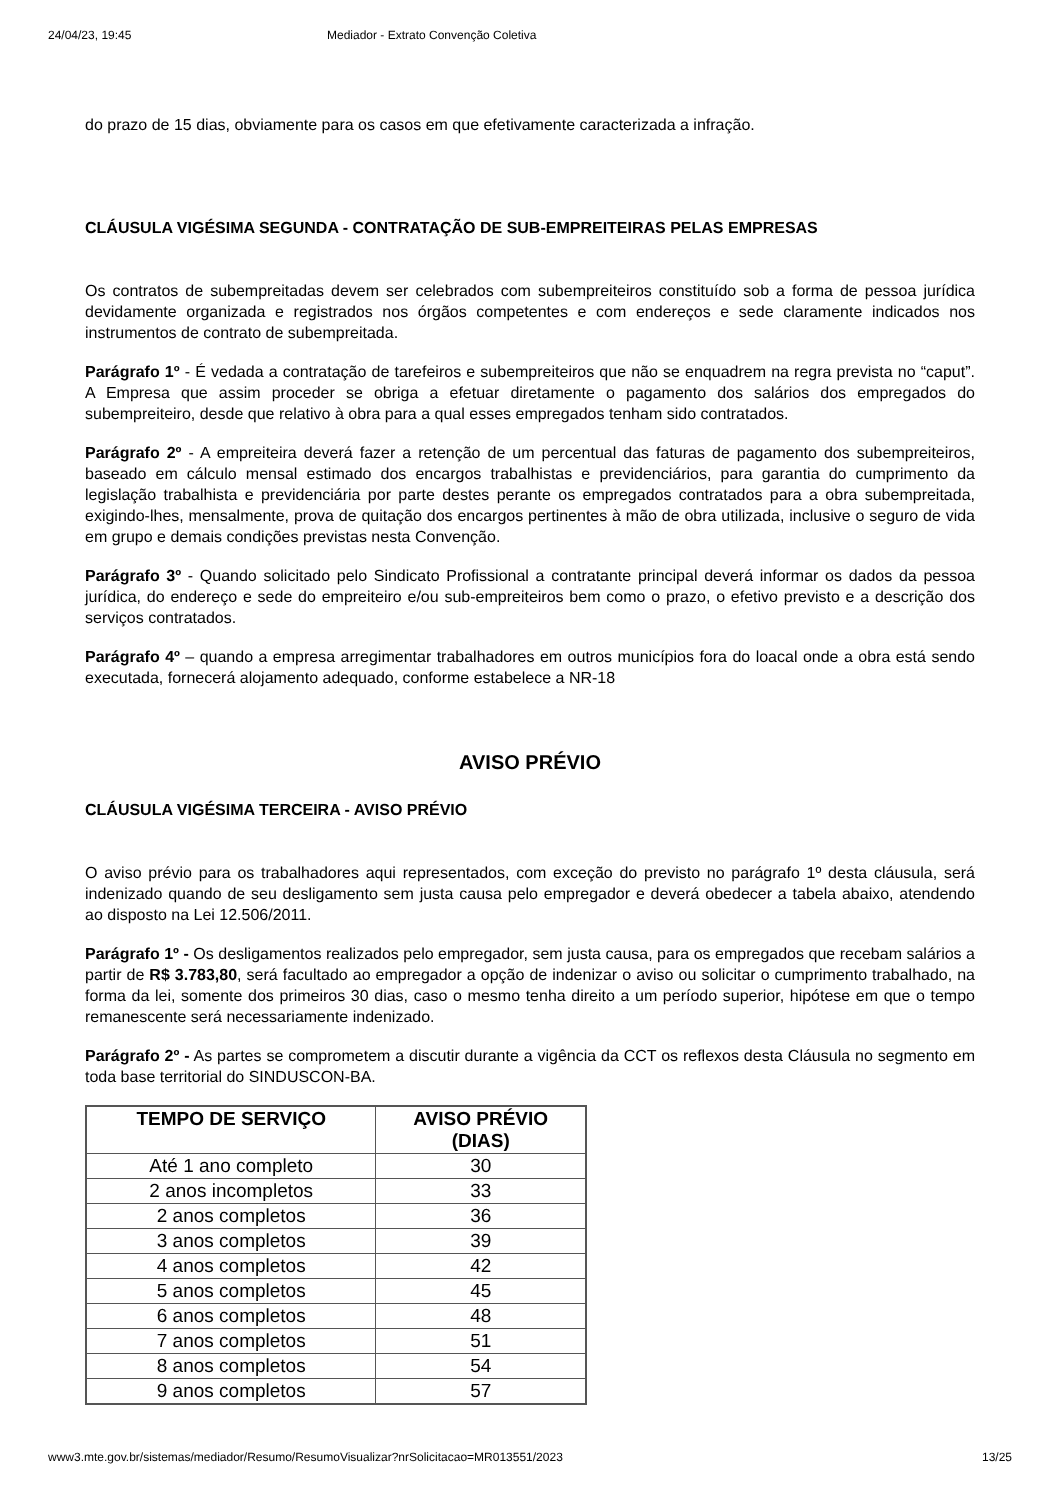24/04/23, 19:45 Mediador - Extrato Convenção Coletiva
do prazo de 15 dias, obviamente para os casos em que efetivamente caracterizada a infração.
CLÁUSULA VIGÉSIMA SEGUNDA - CONTRATAÇÃO DE SUB-EMPREITEIRAS PELAS EMPRESAS
Os contratos de subempreitadas devem ser celebrados com subempreiteiros constituído sob a forma de pessoa jurídica devidamente organizada e registrados nos órgãos competentes e com endereços e sede claramente indicados nos instrumentos de contrato de subempreitada.
Parágrafo 1º - É vedada a contratação de tarefeiros e subempreiteiros que não se enquadrem na regra prevista no “caput”. A Empresa que assim proceder se obriga a efetuar diretamente o pagamento dos salários dos empregados do subempreiteiro, desde que relativo à obra para a qual esses empregados tenham sido contratados.
Parágrafo 2º - A empreiteira deverá fazer a retenção de um percentual das faturas de pagamento dos subempreiteiros, baseado em cálculo mensal estimado dos encargos trabalhistas e previdenciários, para garantia do cumprimento da legislação trabalhista e previdenciária por parte destes perante os empregados contratados para a obra subempreitada, exigindo-lhes, mensalmente, prova de quitação dos encargos pertinentes à mão de obra utilizada, inclusive o seguro de vida em grupo e demais condições previstas nesta Convenção.
Parágrafo 3º - Quando solicitado pelo Sindicato Profissional a contratante principal deverá informar os dados da pessoa jurídica, do endereço e sede do empreiteiro e/ou sub-empreiteiros bem como o prazo, o efetivo previsto e a descrição dos serviços contratados.
Parágrafo 4º – quando a empresa arregimentar trabalhadores em outros municípios fora do loacal onde a obra está sendo executada, fornecerá alojamento adequado, conforme estabelece a NR-18
AVISO PRÉVIO
CLÁUSULA VIGÉSIMA TERCEIRA - AVISO PRÉVIO
O aviso prévio para os trabalhadores aqui representados, com exceção do previsto no parágrafo 1º desta cláusula, será indenizado quando de seu desligamento sem justa causa pelo empregador e deverá obedecer a tabela abaixo, atendendo ao disposto na Lei 12.506/2011.
Parágrafo 1º - Os desligamentos realizados pelo empregador, sem justa causa, para os empregados que recebam salários a partir de R$ 3.783,80, será facultado ao empregador a opção de indenizar o aviso ou solicitar o cumprimento trabalhado, na forma da lei, somente dos primeiros 30 dias, caso o mesmo tenha direito a um período superior, hipótese em que o tempo remanescente será necessariamente indenizado.
Parágrafo 2º - As partes se comprometem a discutir durante a vigência da CCT os reflexos desta Cláusula no segmento em toda base territorial do SINDUSCON-BA.
| TEMPO DE SERVIÇO | AVISO PRÉVIO (DIAS) |
| --- | --- |
| Até 1 ano completo | 30 |
| 2 anos incompletos | 33 |
| 2 anos completos | 36 |
| 3 anos completos | 39 |
| 4 anos completos | 42 |
| 5 anos completos | 45 |
| 6 anos completos | 48 |
| 7 anos completos | 51 |
| 8 anos completos | 54 |
| 9 anos completos | 57 |
www3.mte.gov.br/sistemas/mediador/Resumo/ResumoVisualizar?nrSolicitacao=MR013551/2023 13/25